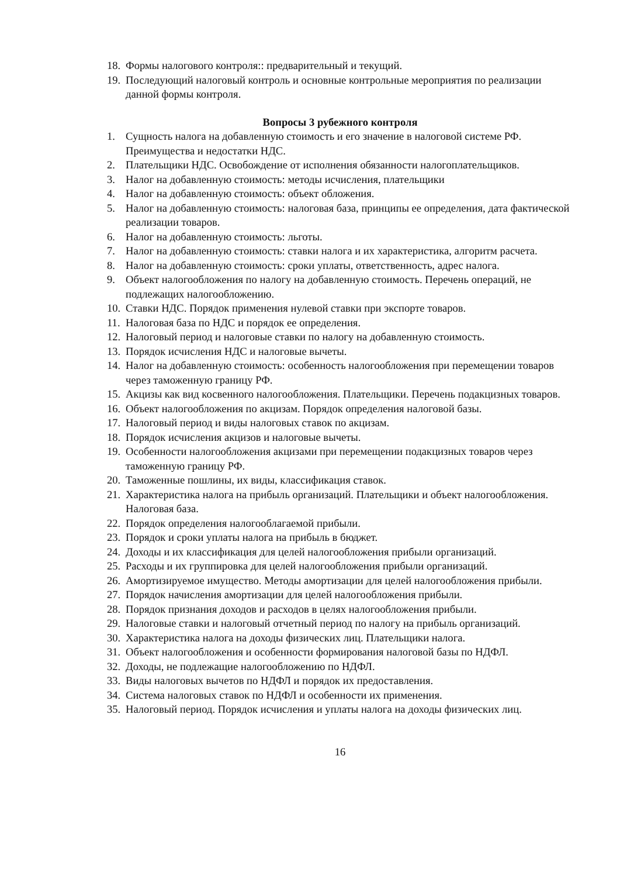18. Формы налогового контроля:: предварительный и текущий.
19. Последующий налоговый контроль и основные контрольные мероприятия по реализации данной формы контроля.
Вопросы 3 рубежного контроля
1. Сущность налога на добавленную стоимость и его значение в налоговой системе РФ. Преимущества и недостатки НДС.
2. Плательщики НДС. Освобождение от исполнения обязанности налогоплательщиков.
3. Налог на добавленную стоимость: методы исчисления, плательщики
4. Налог на добавленную стоимость: объект обложения.
5. Налог на добавленную стоимость: налоговая база, принципы ее определения, дата фактической реализации товаров.
6. Налог на добавленную стоимость: льготы.
7. Налог на добавленную стоимость: ставки налога и их характеристика, алгоритм расчета.
8. Налог на добавленную стоимость: сроки уплаты, ответственность, адрес налога.
9. Объект налогообложения по налогу на добавленную стоимость. Перечень операций, не подлежащих налогообложению.
10. Ставки НДС. Порядок применения нулевой ставки при экспорте товаров.
11. Налоговая база по НДС и порядок ее определения.
12. Налоговый период и налоговые ставки по налогу на добавленную стоимость.
13. Порядок исчисления НДС и налоговые вычеты.
14. Налог на добавленную стоимость: особенность налогообложения при перемещении товаров через таможенную границу РФ.
15. Акцизы как вид косвенного налогообложения. Плательщики. Перечень подакцизных товаров.
16. Объект налогообложения по акцизам. Порядок определения налоговой базы.
17. Налоговый период и виды налоговых ставок по акцизам.
18. Порядок исчисления акцизов и налоговые вычеты.
19. Особенности налогообложения акцизами при перемещении подакцизных товаров через таможенную границу РФ.
20. Таможенные пошлины, их виды, классификация ставок.
21. Характеристика налога на прибыль организаций. Плательщики и объект налогообложения. Налоговая база.
22. Порядок определения налогооблагаемой прибыли.
23. Порядок и сроки уплаты налога на прибыль в бюджет.
24. Доходы и их классификация для целей налогообложения прибыли организаций.
25. Расходы и их группировка для целей налогообложения прибыли организаций.
26. Амортизируемое имущество. Методы амортизации для целей налогообложения прибыли.
27. Порядок начисления амортизации для целей налогообложения прибыли.
28. Порядок признания доходов и расходов в целях налогообложения прибыли.
29. Налоговые ставки и налоговый отчетный период по налогу на прибыль организаций.
30. Характеристика налога на доходы физических лиц. Плательщики налога.
31. Объект налогообложения и особенности формирования налоговой базы по НДФЛ.
32. Доходы, не подлежащие налогообложению по НДФЛ.
33. Виды налоговых вычетов по НДФЛ и порядок их предоставления.
34. Система налоговых ставок по НДФЛ и особенности их применения.
35. Налоговый период. Порядок исчисления и уплаты налога на доходы физических лиц.
16